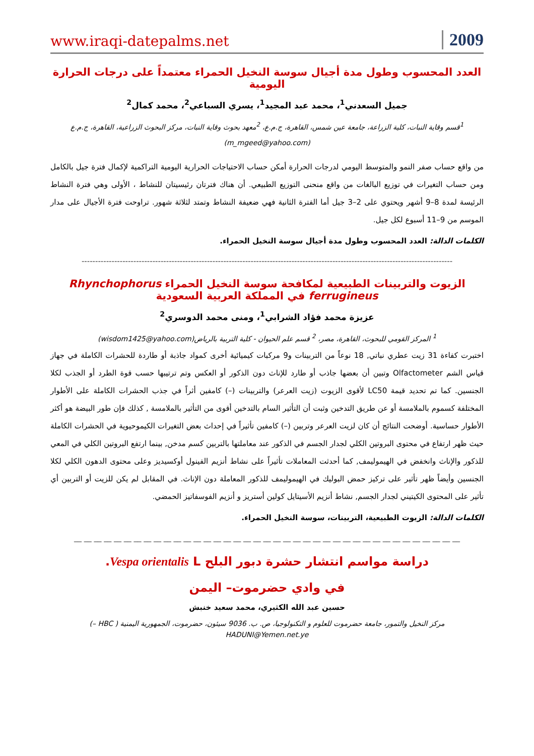www.iraqi-datepalms.net 2009
العدد المحسوب وطول مدة أجيال سوسة النخيل الحمراء معتمداً على درجات الحرارة اليومية
جميل السعدني<sup>1</sup>، محمد عبد المجيد<sup>1</sup>، يسري السباعي<sup>2</sup>، محمد كمال<sup>2</sup>
<sup>1</sup> قسم وقاية النبات، كلية الزراعة، جامعة عين شمس، القاهرة، ج.م.ع، <sup>2</sup>معهد بحوث وقاية النبات، مركز البحوث الزراعية، القاهرة، ج.م.ع (m_mgeed@yahoo.com)
من واقع حساب صفر النمو والمتوسط اليومي لدرجات الحرارة أمكن حساب الاحتياجات الحرارية اليومية التراكمية لإكمال فترة جيل بالكامل ومن حساب التغيرات في توزيع البالغات من واقع منحنى التوزيع الطبيعي. أن هناك فترتان رئيسيتان للنشاط ، الأولى وهي فترة النشاط الرئيسة لمدة 8–9 أشهر ويحتوي على 2–3 جيل أما الفترة الثانية فهي ضعيفة النشاط وتمتد لثلاثة شهور. تراوحت فترة الأجيال على مدار الموسم من 9–11 أسبوع لكل جيل.
الكلمات الدالة: العدد المحسوب وطول مدة أجيال سوسة النخيل الحمراء.
----------------------------------------------------------------------------------------------------------------------------------------
الزيوت والتربينات الطبيعية لمكافحة سوسة النخيل الحمراء Rhynchophorus ferrugineus في المملكة العربية السعودية
عزيزة محمد فؤاد الشرابي<sup>1</sup>، ومنى محمد الدوسري<sup>2</sup>
<sup>1</sup> المركز القومي للبحوث، القاهرة، مصر، <sup>2</sup> قسم علم الحيوان - كلية التربية بالرياض(wisdom1425@yahoo.com)
اختبرت كفاءة 31 زيت عطري نباتي, 18 نوعاً من التربينات و9 مركبات كيميائية أخرى كمواد جاذبة أو طاردة للحشرات الكاملة في جهاز قياس الشم Olfactometer وتبين أن بعضها جاذب أو طارد للإناث دون الذكور أو العكس وتم ترتيبها حسب قوة الطرد أو الجذب لكلا الجنسين. كما تم تحديد قيمة LC50 لأقوى الزيوت (زيت العرعر) والتربينات (–) كامفين أثراً في جذب الحشرات الكاملة على الأطوار المختلفة كسموم بالملامسة أو عن طريق التدخين وثبت أن التأثير السام بالتدخين أقوى من التأثير بالملامسة , كذلك فإن طور البيضة هو أكثر الأطوار حساسية. أوضحت النتائج أن كان لزيت العرعر وتربين (–) كامفين تأثيراً في إحداث بعض التغيرات الكيموحيوية في الحشرات الكاملة حيث ظهر ارتفاع في محتوى البروتين الكلي لجدار الجسم في الذكور عند معاملتها بالتربين كسم مدخن, بينما ارتفع البروتين الكلي في المعي للذكور والإناث وانخفض في الهيموليمف, كما أحدثت المعاملات تأثيراً على نشاط أنزيم الفينول أوكسيديز وعلى محتوى الدهون الكلي لكلا الجنسين وأيضاً ظهر تأثير على تركيز حمض البوليك في الهيموليمف للذكور المعاملة دون الإناث. في المقابل لم يكن للزيت أو التربين أي تأثير على المحتوى الكيتيني لجدار الجسم, نشاط أنزيم الأسيتايل كولين أستريز و أنزيم الفوسفاتيز الحمضي.
الكلمات الدالة: الزيوت الطبيعية، التربينات، سوسة النخيل الحمراء.
__ __ __ __ __ __ __ __ __ __ __ __ __ __ __ __ __ __ __ __ __ __ __ __ __ __ __ __ __ __ __ __ __ __ __ __ __ __ __
دراسة مواسم انتشار حشرة دبور البلح Vespa orientalis L.
في وادي حضرموت– اليمن
حسين عبد الله الكثيري، محمد سعيد خنبش
مركز النخيل والتمور، جامعة حضرموت للعلوم و التكنولوجيا، ص. ب. 9036 سيئون، حضرموت، الجمهورية اليمنية ( HBC –)
HADUNI@Yemen.net.ye